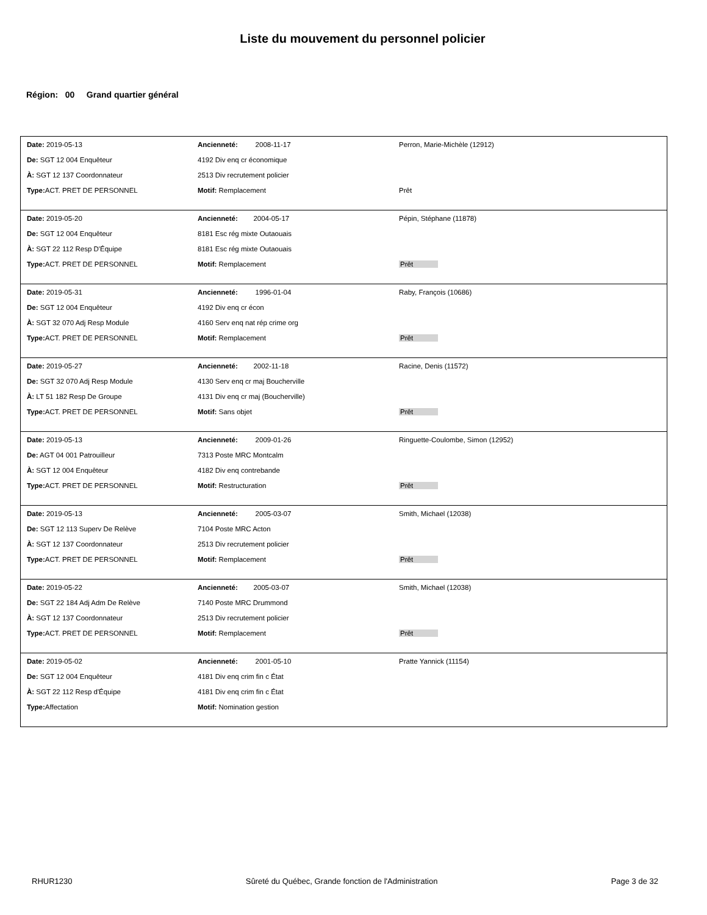Liste du mouvement du personnel policier
Région: 00 Grand quartier général
| Date: 2019-05-13 | Ancienneté: 2008-11-17 | Perron, Marie-Michèle (12912) |
| De: SGT 12 004 Enquêteur | 4192 Div enq cr économique | |
| À: SGT 12 137 Coordonnateur | 2513 Div recrutement policier | |
| Type: ACT. PRET DE PERSONNEL | Motif: Remplacement | Prêt |
| Date: 2019-05-20 | Ancienneté: 2004-05-17 | Pépin, Stéphane (11878) |
| De: SGT 12 004 Enquêteur | 8181 Esc rég mixte Outaouais | |
| À: SGT 22 112 Resp D'Équipe | 8181 Esc rég mixte Outaouais | |
| Type: ACT. PRET DE PERSONNEL | Motif: Remplacement | Prêt |
| Date: 2019-05-31 | Ancienneté: 1996-01-04 | Raby, François (10686) |
| De: SGT 12 004 Enquêteur | 4192 Div enq cr écon | |
| À: SGT 32 070 Adj Resp Module | 4160 Serv enq nat rép crime org | |
| Type: ACT. PRET DE PERSONNEL | Motif: Remplacement | Prêt |
| Date: 2019-05-27 | Ancienneté: 2002-11-18 | Racine, Denis (11572) |
| De: SGT 32 070 Adj Resp Module | 4130 Serv enq cr maj Boucherville | |
| À: LT 51 182 Resp De Groupe | 4131 Div enq cr maj (Boucherville) | |
| Type: ACT. PRET DE PERSONNEL | Motif: Sans objet | Prêt |
| Date: 2019-05-13 | Ancienneté: 2009-01-26 | Ringuette-Coulombe, Simon (12952) |
| De: AGT 04 001 Patrouilleur | 7313 Poste MRC Montcalm | |
| À: SGT 12 004 Enquêteur | 4182 Div enq contrebande | |
| Type: ACT. PRET DE PERSONNEL | Motif: Restructuration | Prêt |
| Date: 2019-05-13 | Ancienneté: 2005-03-07 | Smith, Michael (12038) |
| De: SGT 12 113 Superv De Relève | 7104 Poste MRC Acton | |
| À: SGT 12 137 Coordonnateur | 2513 Div recrutement policier | |
| Type: ACT. PRET DE PERSONNEL | Motif: Remplacement | Prêt |
| Date: 2019-05-22 | Ancienneté: 2005-03-07 | Smith, Michael (12038) |
| De: SGT 22 184 Adj Adm De Relève | 7140 Poste MRC Drummond | |
| À: SGT 12 137 Coordonnateur | 2513 Div recrutement policier | |
| Type: ACT. PRET DE PERSONNEL | Motif: Remplacement | Prêt |
| Date: 2019-05-02 | Ancienneté: 2001-05-10 | Pratte Yannick (11154) |
| De: SGT 12 004 Enquêteur | 4181 Div enq crim fin c État | |
| À: SGT 22 112 Resp d'Équipe | 4181 Div enq crim fin c État | |
| Type: Affectation | Motif: Nomination gestion | |
RHUR1230 Sûreté du Québec, Grande fonction de l'Administration Page 3 de 32